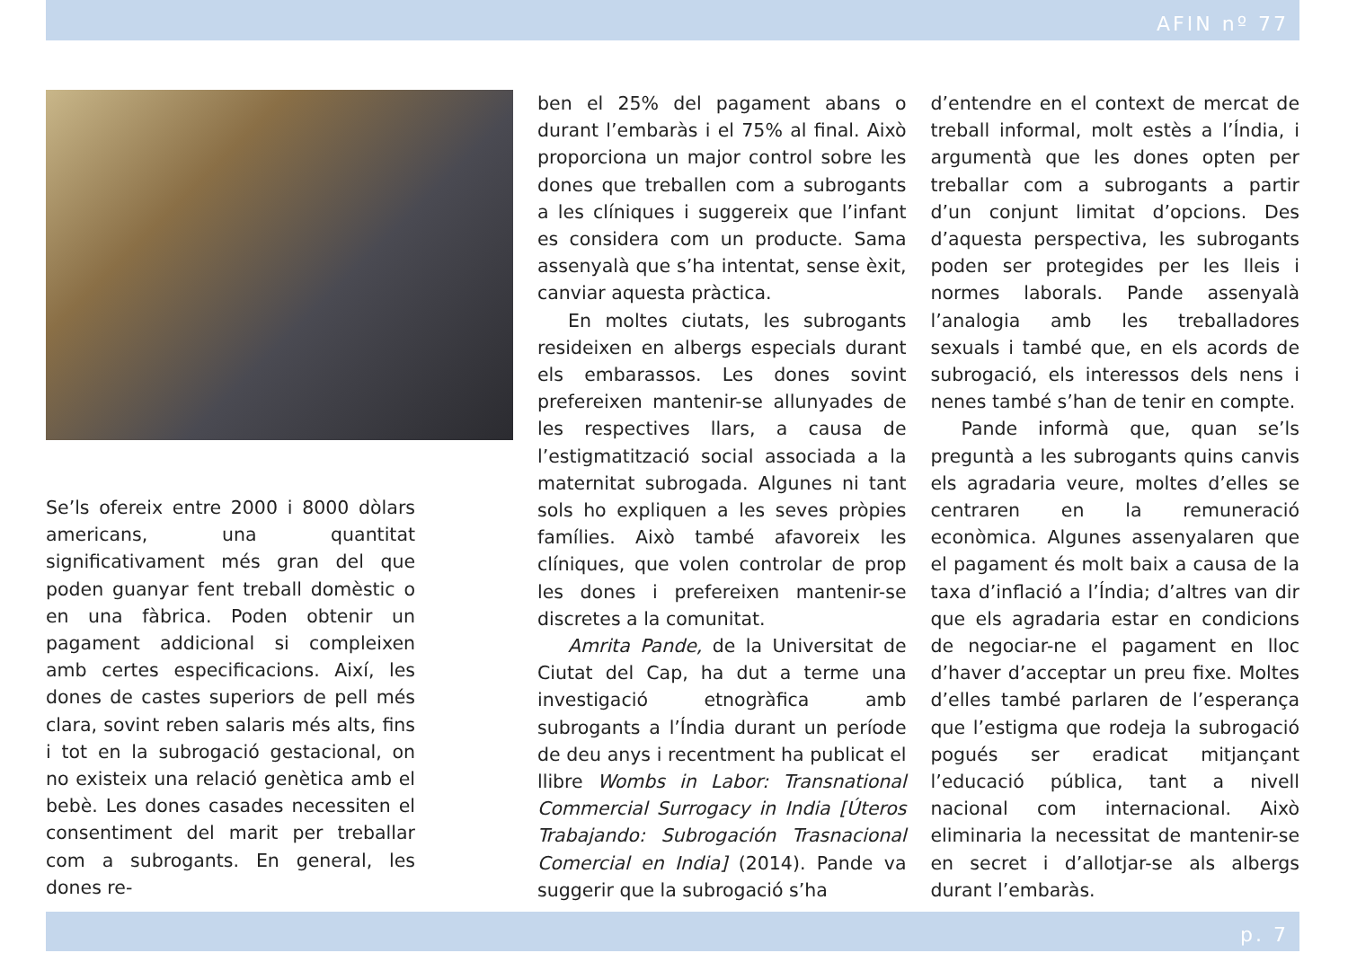AFIN nº 77
Se’ls ofereix entre 2000 i 8000 dòlars americans, una quantitat significativament més gran del que poden guanyar fent treball domèstic o en una fàbrica. Poden obtenir un pagament addicional si compleixen amb certes especificacions. Així, les dones de castes superiors de pell més clara, sovint reben salaris més alts, fins i tot en la subrogació gestacional, on no existeix una relació genètica amb el bebè. Les dones casades necessiten el consentiment del marit per treballar com a subrogants. En general, les dones re-
ben el 25% del pagament abans o durant l’embaràs i el 75% al final. Això proporciona un major control sobre les dones que treballen com a subrogants a les clíniques i suggereix que l’infant es considera com un producte. Sama assenyalà que s’ha intentat, sense èxit, canviar aquesta pràctica.
En moltes ciutats, les subrogants resideixen en albergs especials durant els embarassos. Les dones sovint prefereixen mantenir-se allunyades de les respectives llars, a causa de l’estigmatització social associada a la maternitat subrogada. Algunes ni tant sols ho expliquen a les seves pròpies famílies. Això també afavoreix les clíniques, que volen controlar de prop les dones i prefereixen mantenir-se discretes a la comunitat.
Amrita Pande, de la Universitat de Ciutat del Cap, ha dut a terme una investigació etnogràfica amb subrogants a l’Índia durant un període de deu anys i recentment ha publicat el llibre Wombs in Labor: Transnational Commercial Surrogacy in India [Úteros Trabajando: Subrogación Trasnacional Comercial en India] (2014). Pande va suggerir que la subrogació s’ha
d’entendre en el context de mercat de treball informal, molt estès a l’Índia, i argumentà que les dones opten per treballar com a subrogants a partir d’un conjunt limitat d’opcions. Des d’aquesta perspectiva, les subrogants poden ser protegides per les lleis i normes laborals. Pande assenyalà l’analogia amb les treballadores sexuals i també que, en els acords de subrogació, els interessos dels nens i nenes també s’han de tenir en compte.
Pande informà que, quan se’ls preguntà a les subrogants quins canvis els agradaria veure, moltes d’elles se centraren en la remuneració econòmica. Algunes assenyalaren que el pagament és molt baix a causa de la taxa d’inflació a l’Índia; d’altres van dir que els agradaria estar en condicions de negociar-ne el pagament en lloc d’haver d’acceptar un preu fixe. Moltes d’elles també parlaren de l’esperança que l’estigma que rodeja la subrogació pogués ser eradicat mitjançant l’educació pública, tant a nivell nacional com internacional. Això eliminaria la necessitat de mantenir-se en secret i d’allotjar-se als albergs durant l’embaràs.
p. 7